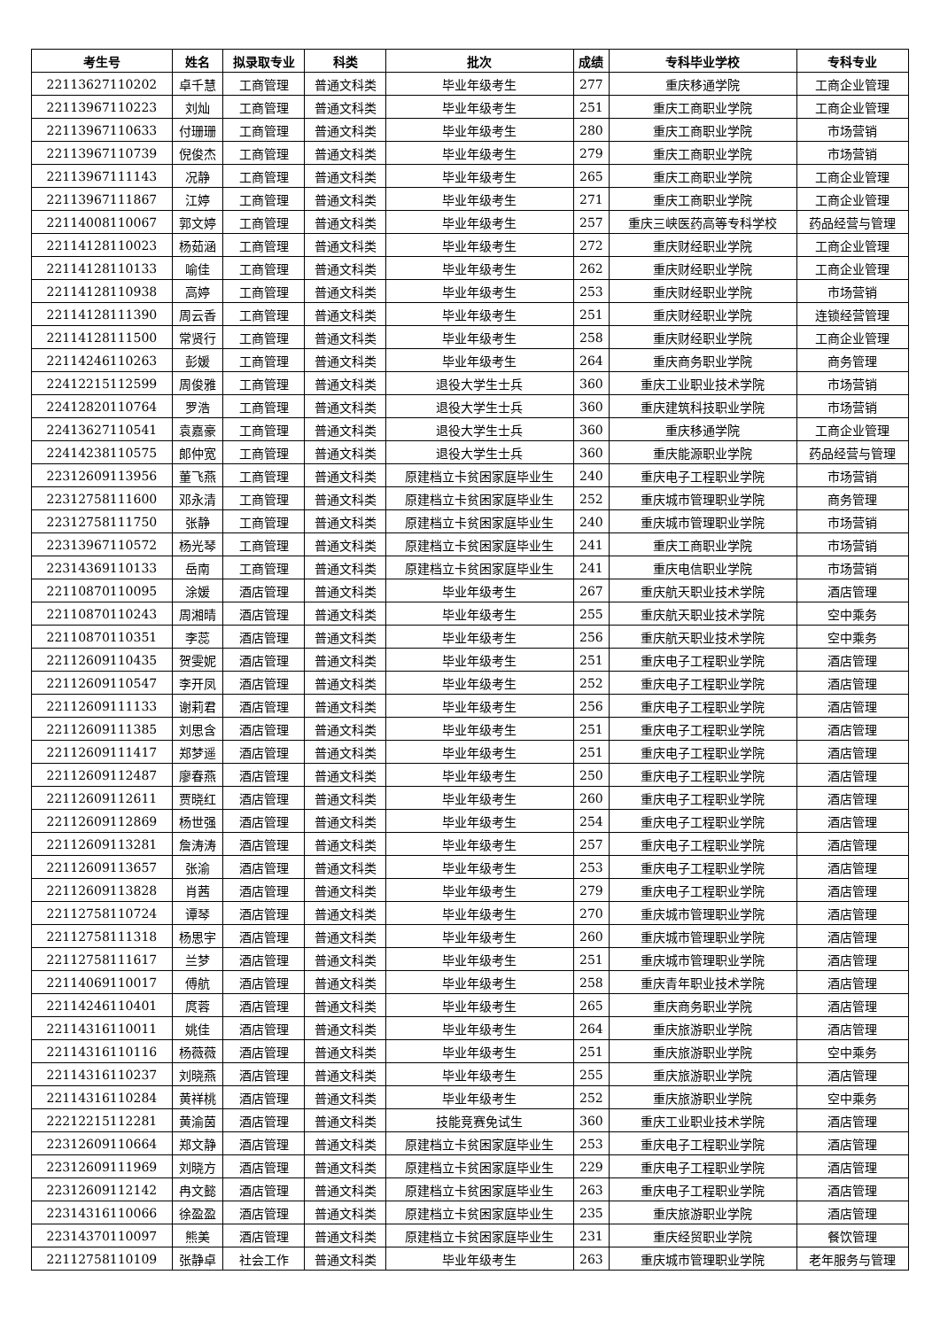| 考生号 | 姓名 | 拟录取专业 | 科类 | 批次 | 成绩 | 专科毕业学校 | 专科专业 |
| --- | --- | --- | --- | --- | --- | --- | --- |
| 22113627110202 | 卓千慧 | 工商管理 | 普通文科类 | 毕业年级考生 | 277 | 重庆移通学院 | 工商企业管理 |
| 22113967110223 | 刘灿 | 工商管理 | 普通文科类 | 毕业年级考生 | 251 | 重庆工商职业学院 | 工商企业管理 |
| 22113967110633 | 付珊珊 | 工商管理 | 普通文科类 | 毕业年级考生 | 280 | 重庆工商职业学院 | 市场营销 |
| 22113967110739 | 倪俊杰 | 工商管理 | 普通文科类 | 毕业年级考生 | 279 | 重庆工商职业学院 | 市场营销 |
| 22113967111143 | 况静 | 工商管理 | 普通文科类 | 毕业年级考生 | 265 | 重庆工商职业学院 | 工商企业管理 |
| 22113967111867 | 江婷 | 工商管理 | 普通文科类 | 毕业年级考生 | 271 | 重庆工商职业学院 | 工商企业管理 |
| 22114008110067 | 郭文婷 | 工商管理 | 普通文科类 | 毕业年级考生 | 257 | 重庆三峡医药高等专科学校 | 药品经营与管理 |
| 22114128110023 | 杨茹涵 | 工商管理 | 普通文科类 | 毕业年级考生 | 272 | 重庆财经职业学院 | 工商企业管理 |
| 22114128110133 | 喻佳 | 工商管理 | 普通文科类 | 毕业年级考生 | 262 | 重庆财经职业学院 | 工商企业管理 |
| 22114128110938 | 高婷 | 工商管理 | 普通文科类 | 毕业年级考生 | 253 | 重庆财经职业学院 | 市场营销 |
| 22114128111390 | 周云香 | 工商管理 | 普通文科类 | 毕业年级考生 | 251 | 重庆财经职业学院 | 连锁经营管理 |
| 22114128111500 | 常贤行 | 工商管理 | 普通文科类 | 毕业年级考生 | 258 | 重庆财经职业学院 | 工商企业管理 |
| 22114246110263 | 彭媛 | 工商管理 | 普通文科类 | 毕业年级考生 | 264 | 重庆商务职业学院 | 商务管理 |
| 22412215112599 | 周俊雅 | 工商管理 | 普通文科类 | 退役大学生士兵 | 360 | 重庆工业职业技术学院 | 市场营销 |
| 22412820110764 | 罗浩 | 工商管理 | 普通文科类 | 退役大学生士兵 | 360 | 重庆建筑科技职业学院 | 市场营销 |
| 22413627110541 | 袁嘉豪 | 工商管理 | 普通文科类 | 退役大学生士兵 | 360 | 重庆移通学院 | 工商企业管理 |
| 22414238110575 | 郎仲宽 | 工商管理 | 普通文科类 | 退役大学生士兵 | 360 | 重庆能源职业学院 | 药品经营与管理 |
| 22312609113956 | 董飞燕 | 工商管理 | 普通文科类 | 原建档立卡贫困家庭毕业生 | 240 | 重庆电子工程职业学院 | 市场营销 |
| 22312758111600 | 邓永清 | 工商管理 | 普通文科类 | 原建档立卡贫困家庭毕业生 | 252 | 重庆城市管理职业学院 | 商务管理 |
| 22312758111750 | 张静 | 工商管理 | 普通文科类 | 原建档立卡贫困家庭毕业生 | 240 | 重庆城市管理职业学院 | 市场营销 |
| 22313967110572 | 杨光琴 | 工商管理 | 普通文科类 | 原建档立卡贫困家庭毕业生 | 241 | 重庆工商职业学院 | 市场营销 |
| 22314369110133 | 岳南 | 工商管理 | 普通文科类 | 原建档立卡贫困家庭毕业生 | 241 | 重庆电信职业学院 | 市场营销 |
| 22110870110095 | 涂媛 | 酒店管理 | 普通文科类 | 毕业年级考生 | 267 | 重庆航天职业技术学院 | 酒店管理 |
| 22110870110243 | 周湘晴 | 酒店管理 | 普通文科类 | 毕业年级考生 | 255 | 重庆航天职业技术学院 | 空中乘务 |
| 22110870110351 | 李蕊 | 酒店管理 | 普通文科类 | 毕业年级考生 | 256 | 重庆航天职业技术学院 | 空中乘务 |
| 22112609110435 | 贺雯妮 | 酒店管理 | 普通文科类 | 毕业年级考生 | 251 | 重庆电子工程职业学院 | 酒店管理 |
| 22112609110547 | 李开凤 | 酒店管理 | 普通文科类 | 毕业年级考生 | 252 | 重庆电子工程职业学院 | 酒店管理 |
| 22112609111133 | 谢莉君 | 酒店管理 | 普通文科类 | 毕业年级考生 | 256 | 重庆电子工程职业学院 | 酒店管理 |
| 22112609111385 | 刘思含 | 酒店管理 | 普通文科类 | 毕业年级考生 | 251 | 重庆电子工程职业学院 | 酒店管理 |
| 22112609111417 | 郑梦遥 | 酒店管理 | 普通文科类 | 毕业年级考生 | 251 | 重庆电子工程职业学院 | 酒店管理 |
| 22112609112487 | 廖春燕 | 酒店管理 | 普通文科类 | 毕业年级考生 | 250 | 重庆电子工程职业学院 | 酒店管理 |
| 22112609112611 | 贾晓红 | 酒店管理 | 普通文科类 | 毕业年级考生 | 260 | 重庆电子工程职业学院 | 酒店管理 |
| 22112609112869 | 杨世强 | 酒店管理 | 普通文科类 | 毕业年级考生 | 254 | 重庆电子工程职业学院 | 酒店管理 |
| 22112609113281 | 詹涛涛 | 酒店管理 | 普通文科类 | 毕业年级考生 | 257 | 重庆电子工程职业学院 | 酒店管理 |
| 22112609113657 | 张渝 | 酒店管理 | 普通文科类 | 毕业年级考生 | 253 | 重庆电子工程职业学院 | 酒店管理 |
| 22112609113828 | 肖茜 | 酒店管理 | 普通文科类 | 毕业年级考生 | 279 | 重庆电子工程职业学院 | 酒店管理 |
| 22112758110724 | 谭琴 | 酒店管理 | 普通文科类 | 毕业年级考生 | 270 | 重庆城市管理职业学院 | 酒店管理 |
| 22112758111318 | 杨思宇 | 酒店管理 | 普通文科类 | 毕业年级考生 | 260 | 重庆城市管理职业学院 | 酒店管理 |
| 22112758111617 | 兰梦 | 酒店管理 | 普通文科类 | 毕业年级考生 | 251 | 重庆城市管理职业学院 | 酒店管理 |
| 22114069110017 | 傅航 | 酒店管理 | 普通文科类 | 毕业年级考生 | 258 | 重庆青年职业技术学院 | 酒店管理 |
| 22114246110401 | 庹蓉 | 酒店管理 | 普通文科类 | 毕业年级考生 | 265 | 重庆商务职业学院 | 酒店管理 |
| 22114316110011 | 姚佳 | 酒店管理 | 普通文科类 | 毕业年级考生 | 264 | 重庆旅游职业学院 | 酒店管理 |
| 22114316110116 | 杨薇薇 | 酒店管理 | 普通文科类 | 毕业年级考生 | 251 | 重庆旅游职业学院 | 空中乘务 |
| 22114316110237 | 刘晓燕 | 酒店管理 | 普通文科类 | 毕业年级考生 | 255 | 重庆旅游职业学院 | 酒店管理 |
| 22114316110284 | 黄祥桃 | 酒店管理 | 普通文科类 | 毕业年级考生 | 252 | 重庆旅游职业学院 | 空中乘务 |
| 22212215112281 | 黄渝茵 | 酒店管理 | 普通文科类 | 技能竞赛免试生 | 360 | 重庆工业职业技术学院 | 酒店管理 |
| 22312609110664 | 郑文静 | 酒店管理 | 普通文科类 | 原建档立卡贫困家庭毕业生 | 253 | 重庆电子工程职业学院 | 酒店管理 |
| 22312609111969 | 刘晓方 | 酒店管理 | 普通文科类 | 原建档立卡贫困家庭毕业生 | 229 | 重庆电子工程职业学院 | 酒店管理 |
| 22312609112142 | 冉文懿 | 酒店管理 | 普通文科类 | 原建档立卡贫困家庭毕业生 | 263 | 重庆电子工程职业学院 | 酒店管理 |
| 22314316110066 | 徐盈盈 | 酒店管理 | 普通文科类 | 原建档立卡贫困家庭毕业生 | 235 | 重庆旅游职业学院 | 酒店管理 |
| 22314370110097 | 熊美 | 酒店管理 | 普通文科类 | 原建档立卡贫困家庭毕业生 | 231 | 重庆经贸职业学院 | 餐饮管理 |
| 22112758110109 | 张静卓 | 社会工作 | 普通文科类 | 毕业年级考生 | 263 | 重庆城市管理职业学院 | 老年服务与管理 |